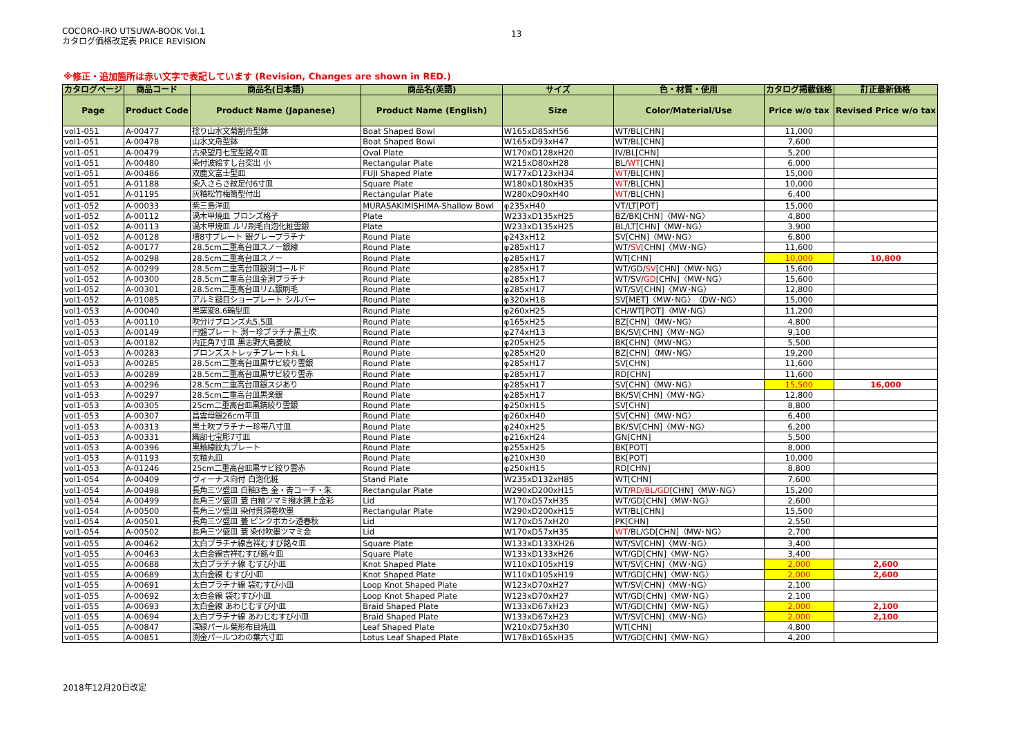COCORO-IRO UTSUWA-BOOK Vol.1
カタログ価格改定表 PRICE REVISION
13
※修正・追加箇所は赤い文字で表記しています (Revision, Changes are shown in RED.)
| カタログページ | 商品コード | 商品名(日本語) | 商品名(英語) | サイズ | 色・材質・使用 | カタログ掲載価格 | 訂正最新価格 |
| --- | --- | --- | --- | --- | --- | --- | --- |
| Page | Product Code | Product Name (Japanese) | Product Name (English) | Size | Color/Material/Use | Price w/o tax | Revised Price w/o tax |
| vol1-051 | A-00477 | 捻り山水文菊割舟型鉢 | Boat Shaped Bowl | W165xD85xH56 | WT/BL[CHN] | 11,000 | |
| vol1-051 | A-00478 | 山水文舟型鉢 | Boat Shaped Bowl | W165xD93xH47 | WT/BL[CHN] | 7,600 | |
| vol1-051 | A-00479 | 古染望月七宝型銘々皿 | Oval Plate | W170xD128xH20 | IV/BL[CHN] | 5,200 | |
| vol1-051 | A-00480 | 染付波絵すし台突出 小 | Rectangular Plate | W215xD80xH28 | BL/ WT [CHN] | 6,000 | |
| vol1-051 | A-00486 | 双鹿文富士型皿 | FUJI Shaped Plate | W177xD123xH34 | WT /BL[CHN] | 15,000 | |
| vol1-051 | A-01188 | 染入さらさ紋足付6寸皿 | Square Plate | W180xD180xH35 | WT /BL[CHN] | 10,000 | |
| vol1-051 | A-01195 | 灰釉松竹梅筒型付出 | Rectangular Plate | W280xD90xH40 | WT /BL[CHN] | 6,400 | |
| vol1-052 | A-00033 | 紫三島洋皿 | MURASAKIMISHIMA-Shallow Bowl | φ235xH40 | VT/LT[POT] | 15,000 | |
| vol1-052 | A-00112 | 渦木甲焼皿 ブロンズ格子 | Plate | W233xD135xH25 | BZ/BK[CHN]〈MW･NG〉 | 4,800 | |
| vol1-052 | A-00113 | 渦木甲焼皿 ルリ刷毛白泡化粧雲銀 | Plate | W233xD135xH25 | BL/LT[CHN]〈MW･NG〉 | 3,900 | |
| vol1-052 | A-00128 | 壇8寸プレート 銀グレープラチナ | Round Plate | φ243xH12 | SV[CHN]〈MW･NG〉 | 6,800 | |
| vol1-052 | A-00177 | 28.5cm二重高台皿スノー銀線 | Round Plate | φ285xH17 | WT/ SV [CHN]〈MW･NG〉 | 11,600 | |
| vol1-052 | A-00298 | 28.5cm二重高台皿スノー | Round Plate | φ285xH17 | WT[CHN] | 10,000 | 10,800 |
| vol1-052 | A-00299 | 28.5cm二重高台皿銀渕ゴールド | Round Plate | φ285xH17 | WT/GD/ SV [CHN]〈MW･NG〉 | 15,600 | |
| vol1-052 | A-00300 | 28.5cm二重高台皿金渕プラチナ | Round Plate | φ285xH17 | WT/SV/ GD [CHN]〈MW･NG〉 | 15,600 | |
| vol1-052 | A-00301 | 28.5cm二重高台皿リム銀刷毛 | Round Plate | φ285xH17 | WT/SV[CHN]〈MW･NG〉 | 12,800 | |
| vol1-052 | A-01085 | アルミ鎚目ショープレート シルバー | Round Plate | φ320xH18 | SV[MET]〈MW･NG〉〈DW･NG〉 | 15,000 | |
| vol1-053 | A-00040 | 黒窯変8.6輪型皿 | Round Plate | φ260xH25 | CH/WT[POT]〈MW･NG〉 | 11,200 | |
| vol1-053 | A-00110 | 吹分けブロンズ丸5.5皿 | Round Plate | φ165xH25 | BZ[CHN]〈MW･NG〉 | 4,800 | |
| vol1-053 | A-00149 | 円盤プレート 渕ー珍プラチナ黒土吹 | Round Plate | φ274xH13 | BK/SV[CHN]〈MW･NG〉 | 9,100 | |
| vol1-053 | A-00182 | 内正角7寸皿 黒志野大島菱紋 | Round Plate | φ205xH25 | BK[CHN]〈MW･NG〉 | 5,500 | |
| vol1-053 | A-00283 | ブロンズストレッチプレート丸 L | Round Plate | φ285xH20 | BZ[CHN]〈MW･NG〉 | 19,200 | |
| vol1-053 | A-00285 | 28.5cm二重高台皿黒サビ絞り雲銀 | Round Plate | φ285xH17 | SV[CHN] | 11,600 | |
| vol1-053 | A-00289 | 28.5cm二重高台皿黒サビ絞り雲赤 | Round Plate | φ285xH17 | RD[CHN] | 11,600 | |
| vol1-053 | A-00296 | 28.5cm二重高台皿銀スジあり | Round Plate | φ285xH17 | SV[CHN]〈MW･NG〉 | 15,500 | 16,000 |
| vol1-053 | A-00297 | 28.5cm二重高台皿黒楽銀 | Round Plate | φ285xH17 | BK/SV[CHN]〈MW･NG〉 | 12,800 | |
| vol1-053 | A-00305 | 25cm二重高台皿黒錆絞り雲銀 | Round Plate | φ250xH15 | SV[CHN] | 8,800 | |
| vol1-053 | A-00307 | 昌雲母銀26cm平皿 | Round Plate | φ260xH40 | SV[CHN]〈MW･NG〉 | 6,400 | |
| vol1-053 | A-00313 | 黒土吹プラチナー珍帯八寸皿 | Round Plate | φ240xH25 | BK/SV[CHN]〈MW･NG〉 | 6,200 | |
| vol1-053 | A-00331 | 織部七宝彫7寸皿 | Round Plate | φ216xH24 | GN[CHN] | 5,500 | |
| vol1-053 | A-00396 | 黒釉線紋丸プレート | Round Plate | φ255xH25 | BK[POT] | 8,000 | |
| vol1-053 | A-01193 | 玄釉丸皿 | Round Plate | φ210xH30 | BK[POT] | 10,000 | |
| vol1-053 | A-01246 | 25cm二重高台皿黒サビ絞り雲赤 | Round Plate | φ250xH15 | RD[CHN] | 8,800 | |
| vol1-054 | A-00409 | ヴィーナス向付 白泡化粧 | Stand Plate | W235xD132xH85 | WT[CHN] | 7,600 | |
| vol1-054 | A-00498 | 長角三ツ盛皿 白釉3色 金・青コーチ・朱 | Rectangular Plate | W290xD200xH15 | WT/ RD/BL/GD [CHN]〈MW･NG〉 | 15,200 | |
| vol1-054 | A-00499 | 長角三ツ盛皿 蓋 白釉ツマミ撥水錆上金彩 | Lid | W170xD57xH35 | WT/GD[CHN]〈MW･NG〉 | 2,600 | |
| vol1-054 | A-00500 | 長角三ツ盛皿 染付呉須巻吹墨 | Rectangular Plate | W290xD200xH15 | WT/BL[CHN] | 15,500 | |
| vol1-054 | A-00501 | 長角三ツ盛皿 蓋 ピンクボカシ透春秋 | Lid | W170xD57xH20 | PK[CHN] | 2,550 | |
| vol1-054 | A-00502 | 長角三ツ盛皿 蓋 染付吹墨ツマミ金 | Lid | W170xD57xH35 | WT /BL/GD[CHN]〈MW･NG〉 | 2,700 | |
| vol1-055 | A-00462 | 太白プラチナ線吉祥むすび銘々皿 | Square Plate | W133xD133XH26 | WT/SV[CHN]〈MW･NG〉 | 3,400 | |
| vol1-055 | A-00463 | 太白金線吉祥むすび銘々皿 | Square Plate | W133xD133xH26 | WT/GD[CHN]〈MW･NG〉 | 3,400 | |
| vol1-055 | A-00688 | 太白プラチナ線 むすび小皿 | Knot Shaped Plate | W110xD105xH19 | WT/SV[CHN]〈MW･NG〉 | 2,000 | 2,600 |
| vol1-055 | A-00689 | 太白金線 むすび小皿 | Knot Shaped Plate | W110xD105xH19 | WT/GD[CHN]〈MW･NG〉 | 2,000 | 2,600 |
| vol1-055 | A-00691 | 太白プラチナ線 袋むすび小皿 | Loop Knot Shaped Plate | W123xD70xH27 | WT/SV[CHN]〈MW･NG〉 | 2,100 | |
| vol1-055 | A-00692 | 太白金線 袋むすび小皿 | Loop Knot Shaped Plate | W123xD70xH27 | WT/GD[CHN]〈MW･NG〉 | 2,100 | |
| vol1-055 | A-00693 | 太白金線 あわじむすび小皿 | Braid Shaped Plate | W133xD67xH23 | WT/GD[CHN]〈MW･NG〉 | 2,000 | 2,100 |
| vol1-055 | A-00694 | 太白プラチナ線 あわじむすび小皿 | Braid Shaped Plate | W133xD67xH23 | WT/SV[CHN]〈MW･NG〉 | 2,000 | 2,100 |
| vol1-055 | A-00847 | 深緑パール葉形布目焼皿 | Leaf Shaped Plate | W210xD75xH30 | WT[CHN] | 4,800 | |
| vol1-055 | A-00851 | 渕金パールつわの葉六寸皿 | Lotus Leaf Shaped Plate | W178xD165xH35 | WT/GD[CHN]〈MW･NG〉 | 4,200 | |
2018年12月20日改定